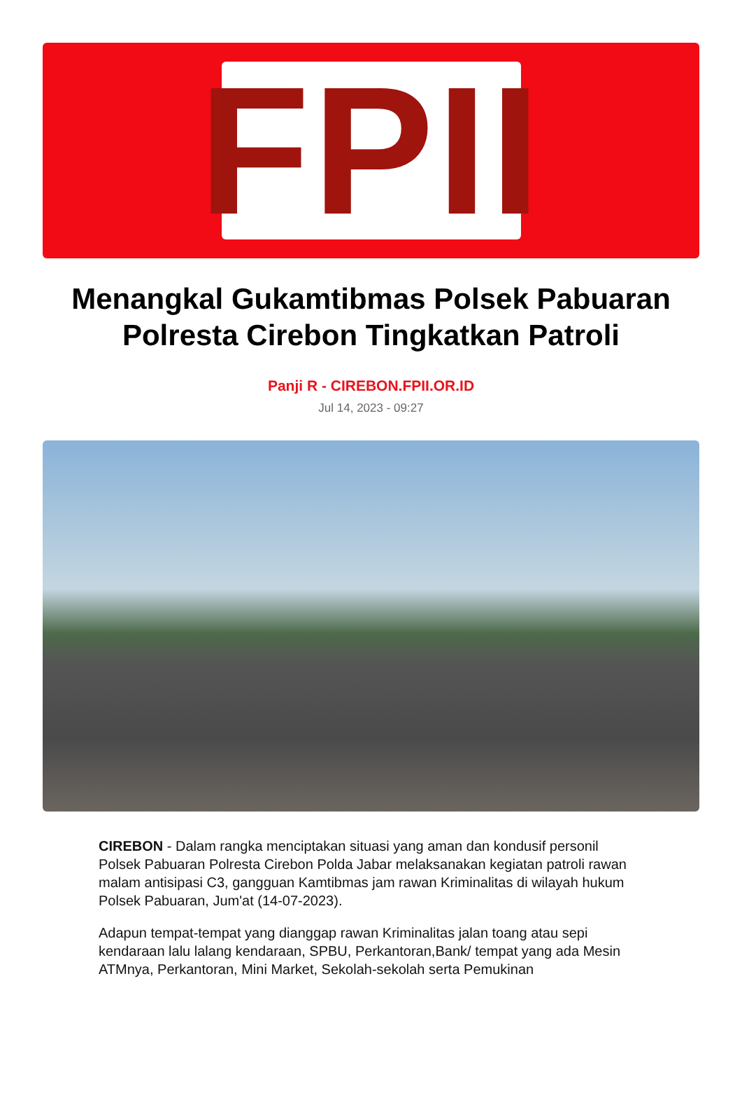FPII
Menangkal Gukamtibmas Polsek Pabuaran Polresta Cirebon Tingkatkan Patroli
Panji R - CIREBON.FPII.OR.ID
Jul 14, 2023 - 09:27
CIREBON - Dalam rangka menciptakan situasi yang aman dan kondusif personil Polsek Pabuaran Polresta Cirebon Polda Jabar melaksanakan kegiatan patroli rawan malam antisipasi C3, gangguan Kamtibmas jam rawan Kriminalitas di wilayah hukum Polsek Pabuaran, Jum'at (14-07-2023).
Adapun tempat-tempat yang dianggap rawan Kriminalitas jalan toang atau sepi kendaraan lalu lalang kendaraan, SPBU, Perkantoran,Bank/ tempat yang ada Mesin ATMnya, Perkantoran, Mini Market, Sekolah-sekolah serta Pemukinan